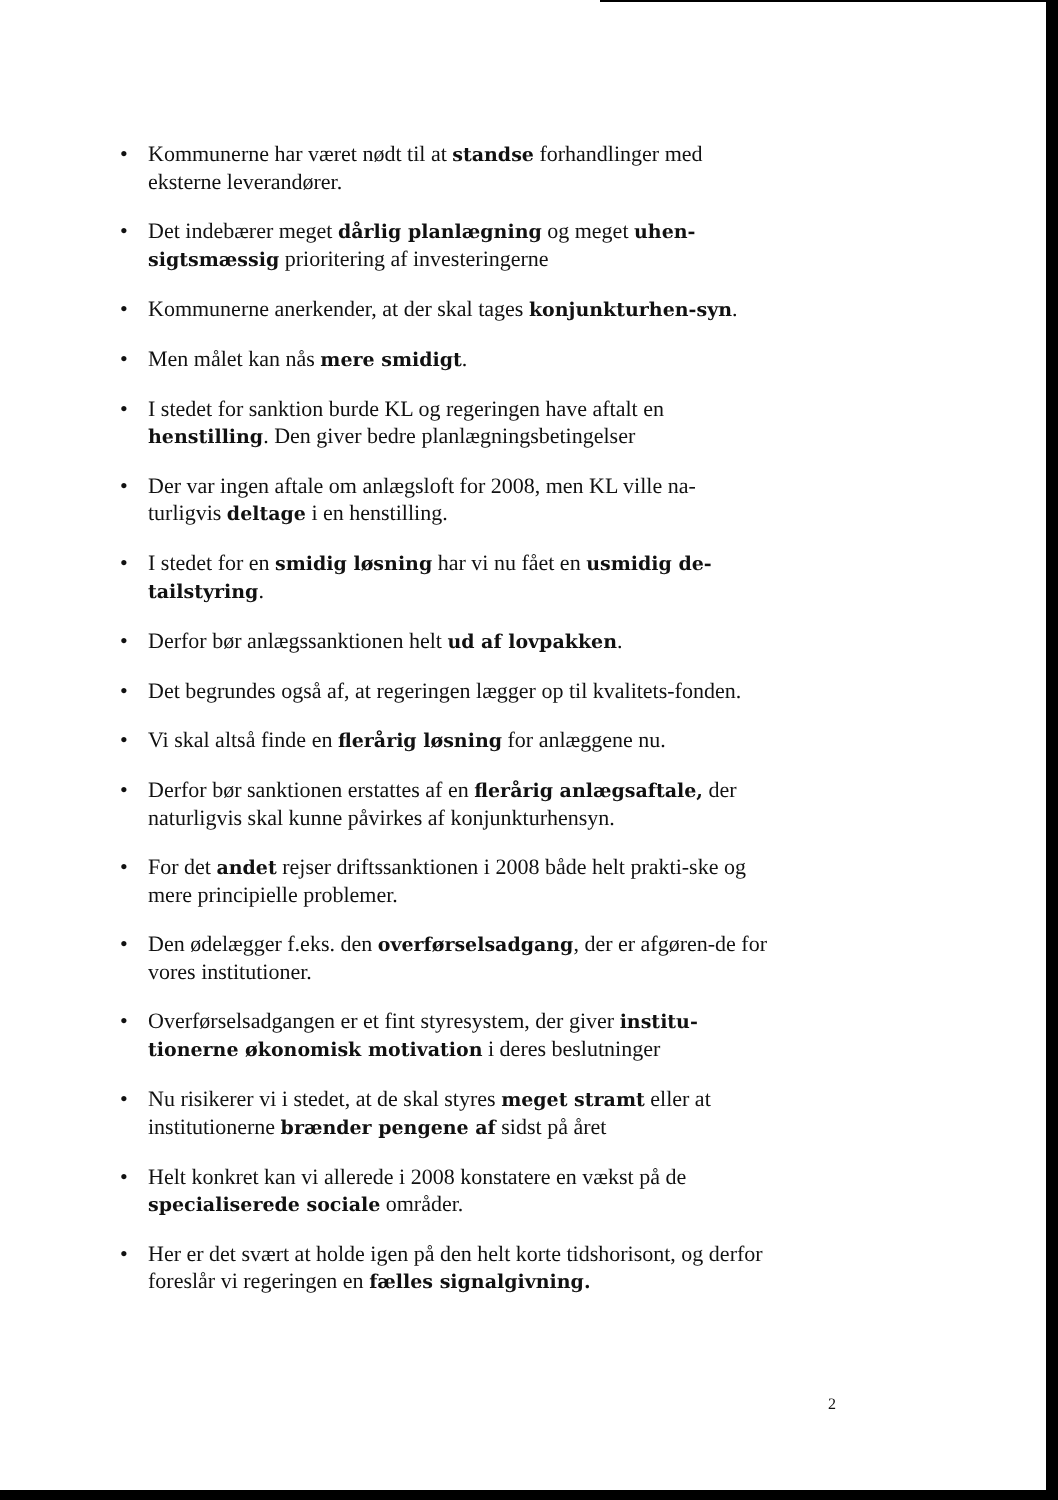• Kommunerne har været nødt til at standse forhandlinger med eksterne leverandører.
• Det indebærer meget dårlig planlægning og meget uhen-sigtsmæssig prioritering af investeringerne
• Kommunerne anerkender, at der skal tages konjunkturhen-syn.
• Men målet kan nås mere smidigt.
• I stedet for sanktion burde KL og regeringen have aftalt en henstilling. Den giver bedre planlægningsbetingelser
• Der var ingen aftale om anlægsloft for 2008, men KL ville na-turligvis deltage i en henstilling.
• I stedet for en smidig løsning har vi nu fået en usmidig de-tailstyring.
• Derfor bør anlægssanktionen helt ud af lovpakken.
• Det begrundes også af, at regeringen lægger op til kvalitets-fonden.
• Vi skal altså finde en flerårig løsning for anlæggene nu.
• Derfor bør sanktionen erstattes af en flerårig anlægsaftale, der naturligvis skal kunne påvirkes af konjunkturhensyn.
• For det andet rejser driftssanktionen i 2008 både helt prakti-ske og mere principielle problemer.
• Den ødelægger f.eks. den overførselsadgang, der er afgøren-de for vores institutioner.
• Overførselsadgangen er et fint styresystem, der giver institu-tionerne økonomisk motivation i deres beslutninger
• Nu risikerer vi i stedet, at de skal styres meget stramt eller at institutionerne brænder pengene af sidst på året
• Helt konkret kan vi allerede i 2008 konstatere en vækst på de specialiserede sociale områder.
• Her er det svært at holde igen på den helt korte tidshorisont, og derfor foreslår vi regeringen en fælles signalgivning.
2